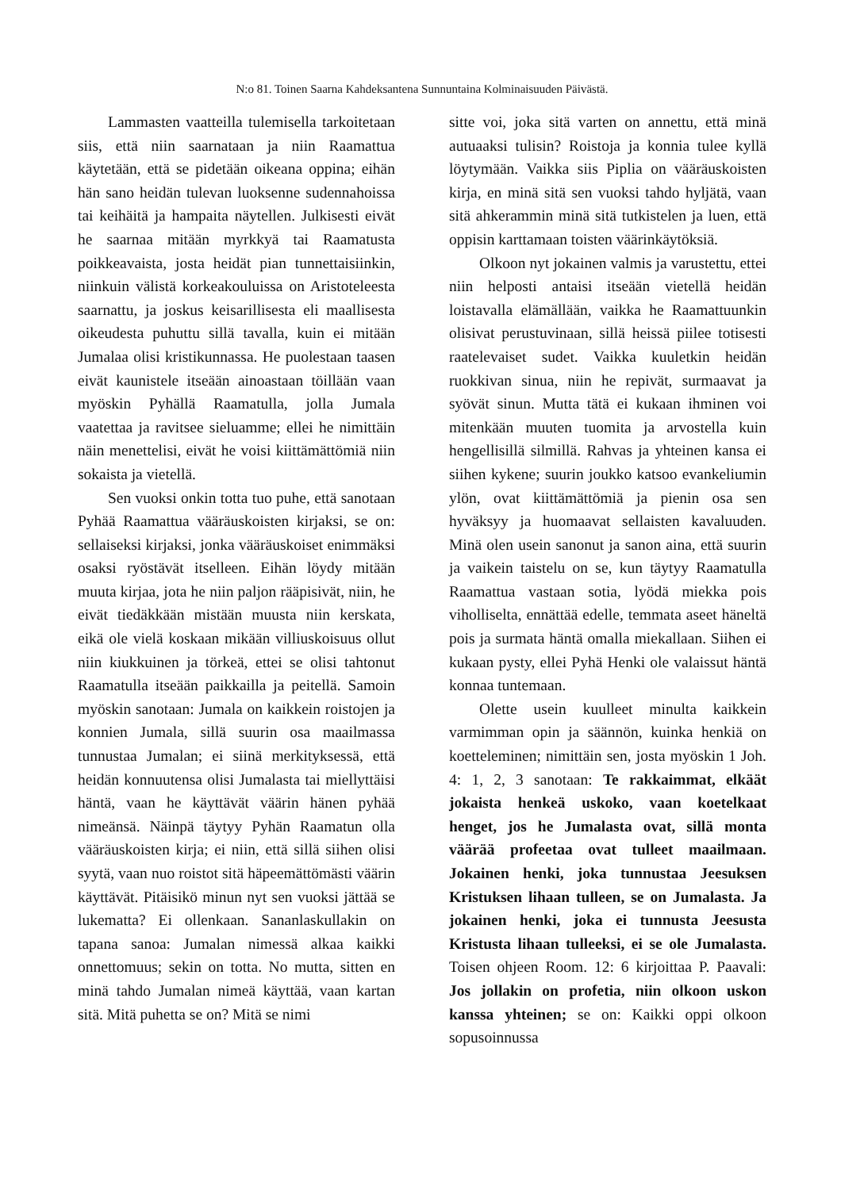N:o 81. Toinen Saarna Kahdeksantena Sunnuntaina Kolminaisuuden Päivästä.
Lammasten vaatteilla tulemisella tarkoitetaan siis, että niin saarnataan ja niin Raamattua käytetään, että se pidetään oikeana oppina; eihän hän sano heidän tulevan luoksenne sudennahoissa tai keihäitä ja hampaita näytellen. Julkisesti eivät he saarnaa mitään myrkkyä tai Raamatusta poikkeavaista, josta heidät pian tunnettaisiinkin, niinkuin välistä korkeakouluissa on Aristoteleesta saarnattu, ja joskus keisarillisesta eli maallisesta oikeudesta puhuttu sillä tavalla, kuin ei mitään Jumalaa olisi kristikunnassa. He puolestaan taasen eivät kaunistele itseään ainoastaan töillään vaan myöskin Pyhällä Raamatulla, jolla Jumala vaatettaa ja ravitsee sieluamme; ellei he nimittäin näin menettelisi, eivät he voisi kiittämättömiä niin sokaista ja vietellä.
Sen vuoksi onkin totta tuo puhe, että sanotaan Pyhää Raamattua vääräuskoisten kirjaksi, se on: sellaiseksi kirjaksi, jonka vääräuskoiset enimmäksi osaksi ryöstävät itselleen. Eihän löydy mitään muuta kirjaa, jota he niin paljon rääpisivät, niin, he eivät tiedäkkään mistään muusta niin kerskata, eikä ole vielä koskaan mikään villiuskoisuus ollut niin kiukkuinen ja törkeä, ettei se olisi tahtonut Raamatulla itseään paikkailla ja peitellä. Samoin myöskin sanotaan: Jumala on kaikkein roistojen ja konnien Jumala, sillä suurin osa maailmassa tunnustaa Jumalan; ei siinä merkityksessä, että heidän konnuutensa olisi Jumalasta tai miellyttäisi häntä, vaan he käyttävät väärin hänen pyhää nimeänsä. Näinpä täytyy Pyhän Raamatun olla vääräuskoisten kirja; ei niin, että sillä siihen olisi syytä, vaan nuo roistot sitä häpeemättömästi väärin käyttävät. Pitäisikö minun nyt sen vuoksi jättää se lukematta? Ei ollenkaan. Sananlaskullakin on tapana sanoa: Jumalan nimessä alkaa kaikki onnettomuus; sekin on totta. No mutta, sitten en minä tahdo Jumalan nimeä käyttää, vaan kartan sitä. Mitä puhetta se on? Mitä se nimi
sitte voi, joka sitä varten on annettu, että minä autuaaksi tulisin? Roistoja ja konnia tulee kyllä löytymään. Vaikka siis Piplia on vääräuskoisten kirja, en minä sitä sen vuoksi tahdo hyljätä, vaan sitä ahkerammin minä sitä tutkistelen ja luen, että oppisin karttamaan toisten väärinkäytöksiä.
Olkoon nyt jokainen valmis ja varustettu, ettei niin helposti antaisi itseään vietellä heidän loistavalla elämällään, vaikka he Raamattuunkin olisivat perustuvinaan, sillä heissä piilee totisesti raatelevaiset sudet. Vaikka kuuletkin heidän ruokkivan sinua, niin he repivät, surmaavat ja syövät sinun. Mutta tätä ei kukaan ihminen voi mitenkään muuten tuomita ja arvostella kuin hengellisillä silmillä. Rahvas ja yhteinen kansa ei siihen kykene; suurin joukko katsoo evankeliumin ylön, ovat kiittämättömiä ja pienin osa sen hyväksyy ja huomaavat sellaisten kavaluuden. Minä olen usein sanonut ja sanon aina, että suurin ja vaikein taistelu on se, kun täytyy Raamatulla Raamattua vastaan sotia, lyödä miekka pois viholliselta, ennättää edelle, temmata aseet häneltä pois ja surmata häntä omalla miekallaan. Siihen ei kukaan pysty, ellei Pyhä Henki ole valaissut häntä konnaa tuntemaan.
Olette usein kuulleet minulta kaikkein varmimman opin ja säännön, kuinka henkiä on koetteleminen; nimittäin sen, josta myöskin 1 Joh. 4: 1, 2, 3 sanotaan: Te rakkaimmat, elkäät jokaista henkeä uskoko, vaan koetelkaat henget, jos he Jumalasta ovat, sillä monta väärää profeetaa ovat tulleet maailmaan. Jokainen henki, joka tunnustaa Jeesuksen Kristuksen lihaan tulleen, se on Jumalasta. Ja jokainen henki, joka ei tunnusta Jeesusta Kristusta lihaan tulleeksi, ei se ole Jumalasta. Toisen ohjeen Room. 12: 6 kirjoittaa P. Paavali: Jos jollakin on profetia, niin olkoon uskon kanssa yhteinen; se on: Kaikki oppi olkoon sopusoinnussa